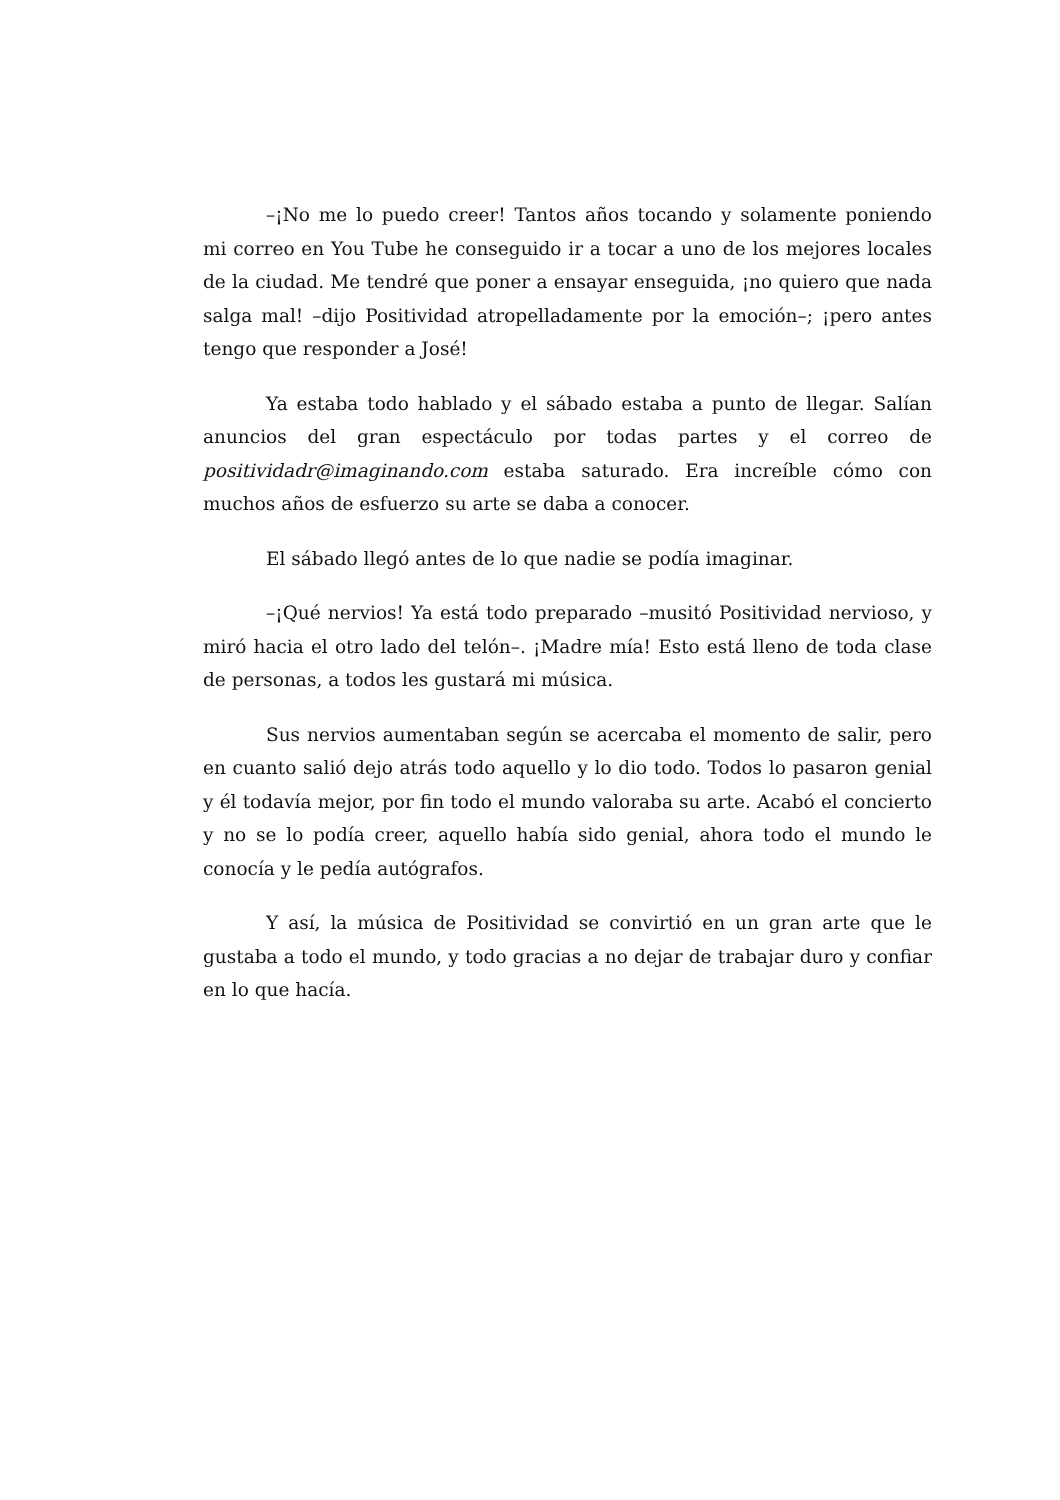–¡No me lo puedo creer! Tantos años tocando y solamente poniendo mi correo en You Tube he conseguido ir a tocar a uno de los mejores locales de la ciudad. Me tendré que poner a ensayar enseguida, ¡no quiero que nada salga mal! –dijo Positividad atropelladamente por la emoción–; ¡pero antes tengo que responder a José!
Ya estaba todo hablado y el sábado estaba a punto de llegar. Salían anuncios del gran espectáculo por todas partes y el correo de positividadr@imaginando.com estaba saturado. Era increíble cómo con muchos años de esfuerzo su arte se daba a conocer.
El sábado llegó antes de lo que nadie se podía imaginar.
–¡Qué nervios! Ya está todo preparado –musitó Positividad nervioso, y miró hacia el otro lado del telón–. ¡Madre mía! Esto está lleno de toda clase de personas, a todos les gustará mi música.
Sus nervios aumentaban según se acercaba el momento de salir, pero en cuanto salió dejo atrás todo aquello y lo dio todo. Todos lo pasaron genial y él todavía mejor, por fin todo el mundo valoraba su arte. Acabó el concierto y no se lo podía creer, aquello había sido genial, ahora todo el mundo le conocía y le pedía autógrafos.
Y así, la música de Positividad se convirtió en un gran arte que le gustaba a todo el mundo, y todo gracias a no dejar de trabajar duro y confiar en lo que hacía.